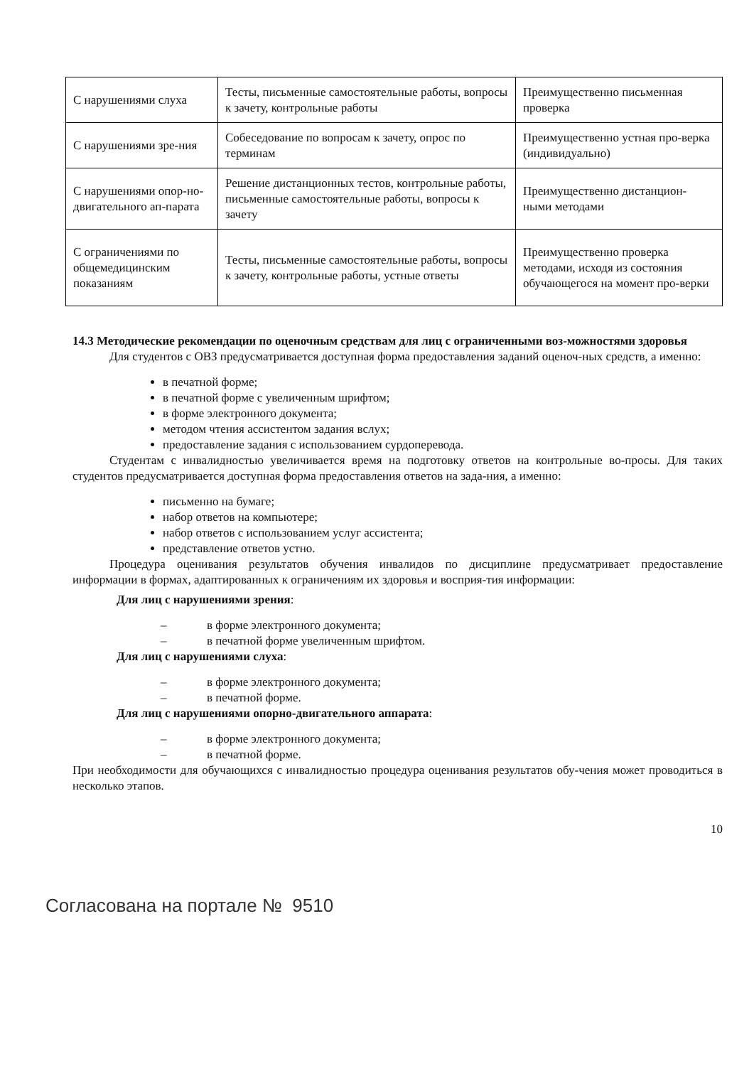| С нарушениями слуха | Тесты, письменные самостоятельные работы, вопросы к зачету, контрольные работы | Преимущественно письменная проверка |
| С нарушениями зре-ния | Собеседование по вопросам к зачету, опрос по терминам | Преимущественно устная про-верка (индивидуально) |
| С нарушениями опор-но-двигательного ап-парата | Решение дистанционных тестов, контрольные работы, письменные самостоятельные работы, вопросы к зачету | Преимущественно дистанцион-ными методами |
| С ограничениями по общемедицинским показаниям | Тесты, письменные самостоятельные работы, вопросы к зачету, контрольные работы, устные ответы | Преимущественно проверка методами, исходя из состояния обучающегося на момент про-верки |
14.3 Методические рекомендации по оценочным средствам для лиц с ограниченными воз-можностями здоровья
Для студентов с ОВЗ предусматривается доступная форма предоставления заданий оценоч-ных средств, а именно:
в печатной форме;
в печатной форме с увеличенным шрифтом;
в форме электронного документа;
методом чтения ассистентом задания вслух;
предоставление задания с использованием сурдоперевода.
Студентам с инвалидностью увеличивается время на подготовку ответов на контрольные во-просы. Для таких студентов предусматривается доступная форма предоставления ответов на зада-ния, а именно:
письменно на бумаге;
набор ответов на компьютере;
набор ответов с использованием услуг ассистента;
представление ответов устно.
Процедура оценивания результатов обучения инвалидов по дисциплине предусматривает предоставление информации в формах, адаптированных к ограничениям их здоровья и восприя-тия информации:
Для лиц с нарушениями зрения:
– в форме электронного документа;
– в печатной форме увеличенным шрифтом.
Для лиц с нарушениями слуха:
– в форме электронного документа;
– в печатной форме.
Для лиц с нарушениями опорно-двигательного аппарата:
– в форме электронного документа;
– в печатной форме.
При необходимости для обучающихся с инвалидностью процедура оценивания результатов обу-чения может проводиться в несколько этапов.
10
Согласована на портале № 9510